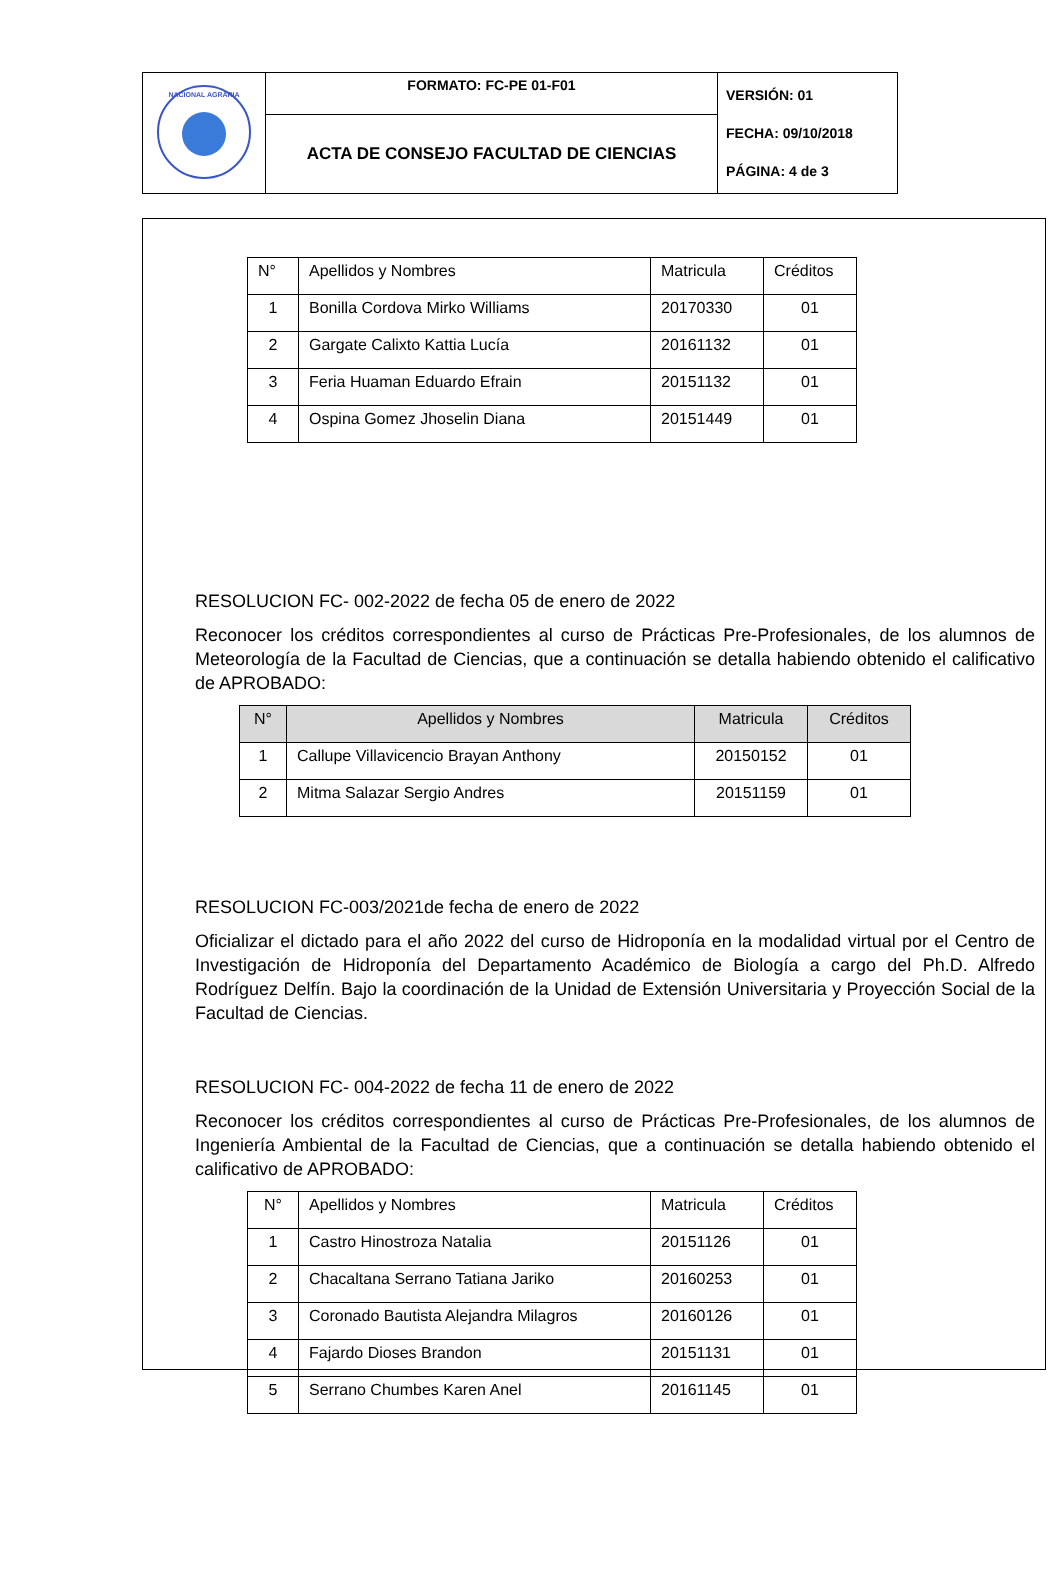| NACIONAL AGRARIA | FORMATO: FC-PE 01-F01 | VERSIÓN: 01 FECHA: 09/10/2018 PÁGINA: 4 de 3 |
| | ACTA DE CONSEJO FACULTAD DE CIENCIAS | |
| N° | Apellidos y Nombres | Matricula | Créditos |
| --- | --- | --- | --- |
| 1 | Bonilla Cordova Mirko Williams | 20170330 | 01 |
| 2 | Gargate Calixto Kattia Lucía | 20161132 | 01 |
| 3 | Feria Huaman Eduardo Efrain | 20151132 | 01 |
| 4 | Ospina Gomez Jhoselin Diana | 20151449 | 01 |
RESOLUCION FC- 002-2022 de fecha 05 de enero de 2022
Reconocer los créditos correspondientes al curso de Prácticas Pre-Profesionales, de los alumnos de Meteorología de la Facultad de Ciencias, que a continuación se detalla habiendo obtenido el calificativo de APROBADO:
| N° | Apellidos y Nombres | Matricula | Créditos |
| --- | --- | --- | --- |
| 1 | Callupe Villavicencio Brayan Anthony | 20150152 | 01 |
| 2 | Mitma Salazar Sergio Andres | 20151159 | 01 |
RESOLUCION FC-003/2021de fecha de enero de 2022
Oficializar el dictado para el año 2022 del curso de Hidroponía en la modalidad virtual por el Centro de Investigación de Hidroponía del Departamento Académico de Biología a cargo del Ph.D. Alfredo Rodríguez Delfín. Bajo la coordinación de la Unidad de Extensión Universitaria y Proyección Social de la Facultad de Ciencias.
RESOLUCION FC- 004-2022 de fecha 11 de enero de 2022
Reconocer los créditos correspondientes al curso de Prácticas Pre-Profesionales, de los alumnos de Ingeniería Ambiental de la Facultad de Ciencias, que a continuación se detalla habiendo obtenido el calificativo de APROBADO:
| N° | Apellidos y Nombres | Matricula | Créditos |
| --- | --- | --- | --- |
| 1 | Castro Hinostroza Natalia | 20151126 | 01 |
| 2 | Chacaltana Serrano Tatiana Jariko | 20160253 | 01 |
| 3 | Coronado Bautista Alejandra Milagros | 20160126 | 01 |
| 4 | Fajardo Dioses Brandon | 20151131 | 01 |
| 5 | Serrano Chumbes Karen Anel | 20161145 | 01 |